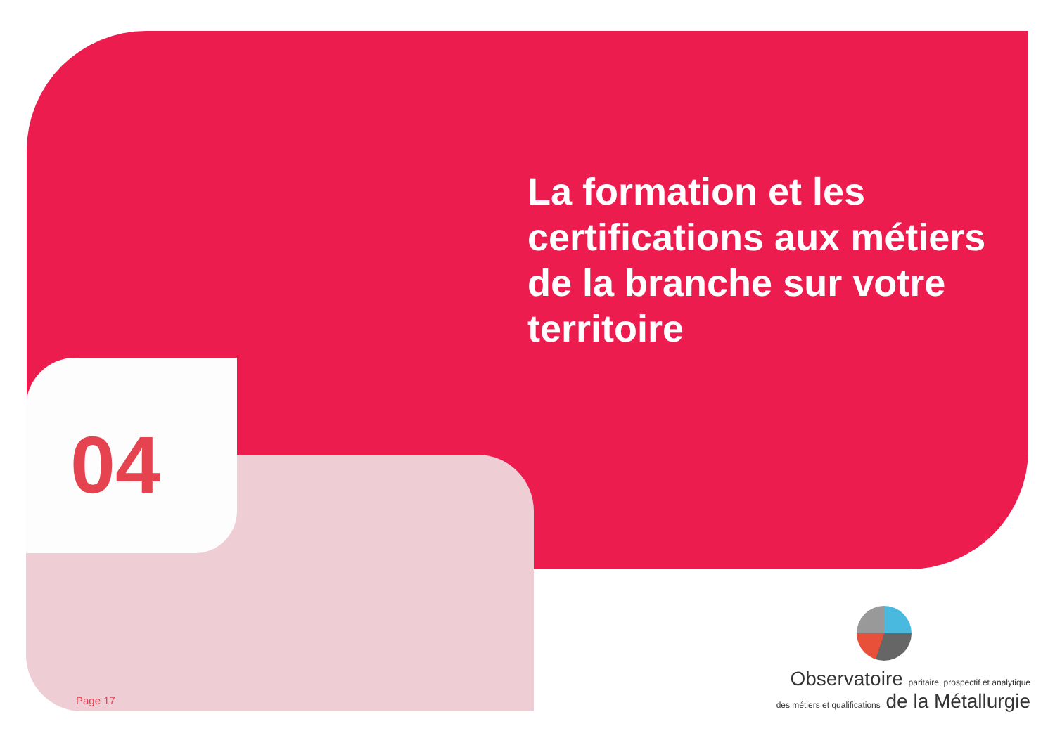La formation et les certifications aux métiers de la branche sur votre territoire
04
Page 17
Observatoire paritaire, prospectif et analytique
des métiers et qualifications de la Métallurgie